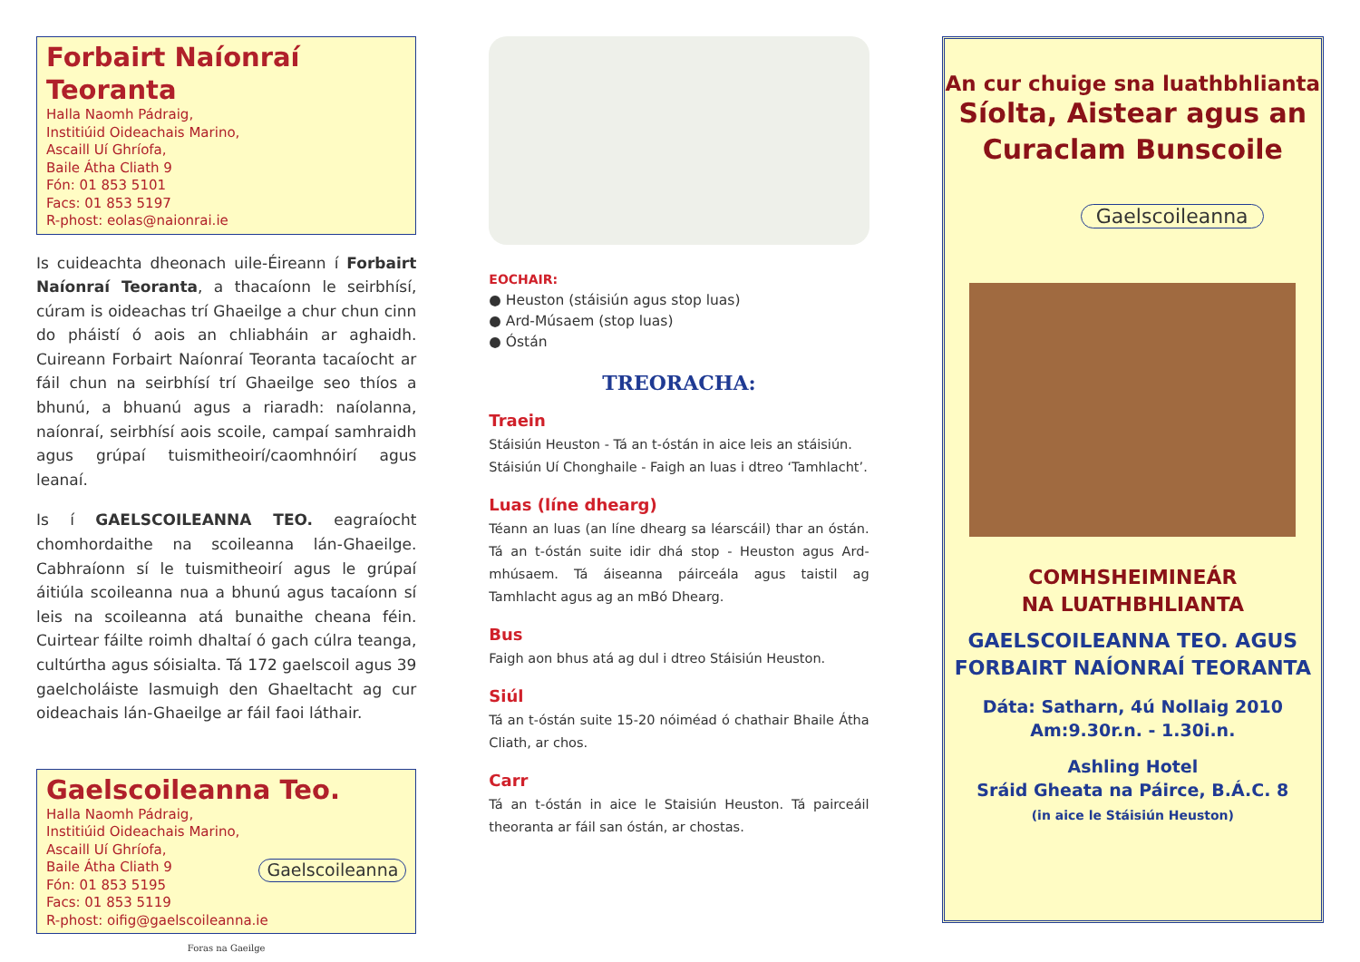Forbairt Naíonraí Teoranta
Halla Naomh Pádraig,
Institiúid Oideachais Marino,
Ascaill Uí Ghríofa,
Baile Átha Cliath 9
Fón: 01 853 5101
Facs: 01 853 5197
R-phost: eolas@naionrai.ie
Is cuideachta dheonach uile-Éireann í Forbairt Naíonraí Teoranta, a thacaíonn le seirbhísí, cúram is oideachas trí Ghaeilge a chur chun cinn do pháistí ó aois an chliabháin ar aghaidh. Cuireann Forbairt Naíonraí Teoranta tacaíocht ar fáil chun na seirbhísí trí Ghaeilge seo thíos a bhunú, a bhuanú agus a riaradh: naíolanna, naíonraí, seirbhísí aois scoile, campaí samhraidh agus grúpaí tuismitheoirí/caomhnóirí agus leanaí.
Is í GAELSCOILEANNA TEO. eagraíocht chomhordaithe na scoileanna lán-Ghaeilge. Cabhraíonn sí le tuismitheoirí agus le grúpaí áitiúla scoileanna nua a bhunú agus tacaíonn sí leis na scoileanna atá bunaithe cheana féin. Cuirtear fáilte roimh dhaltaí ó gach cúlra teanga, cultúrtha agus sóisialta. Tá 172 gaelscoil agus 39 gaelcholáiste lasmuigh den Ghaeltacht ag cur oideachais lán-Ghaeilge ar fáil faoi láthair.
Gaelscoileanna Teo.
Halla Naomh Pádraig,
Institiúid Oideachais Marino,
Ascaill Uí Ghríofa,
Baile Átha Cliath 9 Gaelscoileanna
Fón: 01 853 5195
Facs: 01 853 5119
R-phost: oifig@gaelscoileanna.ie
Foras na Gaeilge
EOCHAIR:
● Heuston (stáisiún agus stop luas)
● Ard-Músaem (stop luas)
● Óstán
TREORACHA:
Traein
Stáisiún Heuston - Tá an t-óstán in aice leis an stáisiún.
Stáisiún Uí Chonghaile - Faigh an luas i dtreo ‘Tamhlacht’.
Luas (líne dhearg)
Téann an luas (an líne dhearg sa léarscáil) thar an óstán. Tá an t-óstán suite idir dhá stop - Heuston agus Ard-mhúsaem. Tá áiseanna páirceála agus taistil ag Tamhlacht agus ag an mBó Dhearg.
Bus
Faigh aon bhus atá ag dul i dtreo Stáisiún Heuston.
Siúl
Tá an t-óstán suite 15-20 nóiméad ó chathair Bhaile Átha Cliath, ar chos.
Carr
Tá an t-óstán in aice le Staisiún Heuston. Tá pairceáil theoranta ar fáil san óstán, ar chostas.
An cur chuige sna luathbhlianta
Síolta, Aistear agus an Curaclam Bunscoile
Gaelscoileanna
COMHSHEIMINEÁR
NA LUATHBHLIANTA
GAELSCOILEANNA TEO. AGUS
FORBAIRT NAÍONRAÍ TEORANTA
Dáta: Satharn, 4ú Nollaig 2010
Am:9.30r.n. - 1.30i.n.
Ashling Hotel
Sráid Gheata na Páirce, B.Á.C. 8
(in aice le Stáisiún Heuston)